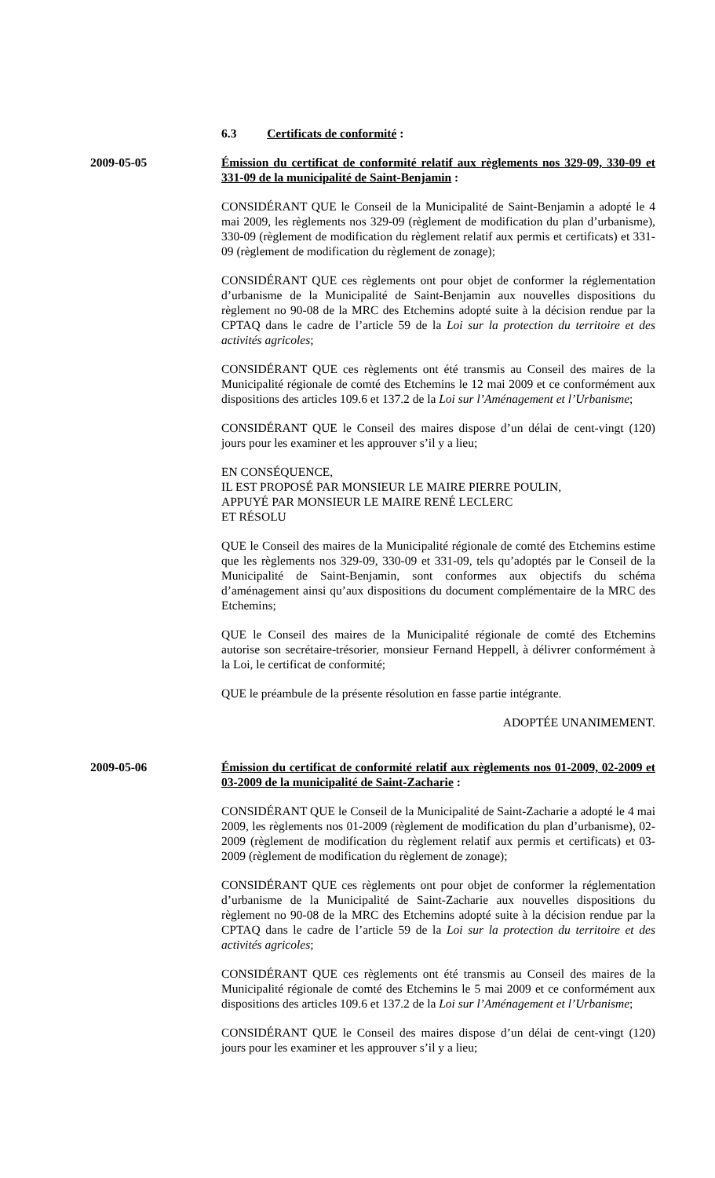6.3 Certificats de conformité :
2009-05-05 Émission du certificat de conformité relatif aux règlements nos 329-09, 330-09 et 331-09 de la municipalité de Saint-Benjamin :
CONSIDÉRANT QUE le Conseil de la Municipalité de Saint-Benjamin a adopté le 4 mai 2009, les règlements nos 329-09 (règlement de modification du plan d’urbanisme), 330-09 (règlement de modification du règlement relatif aux permis et certificats) et 331-09 (règlement de modification du règlement de zonage);
CONSIDÉRANT QUE ces règlements ont pour objet de conformer la réglementation d’urbanisme de la Municipalité de Saint-Benjamin aux nouvelles dispositions du règlement no 90-08 de la MRC des Etchemins adopté suite à la décision rendue par la CPTAQ dans le cadre de l’article 59 de la Loi sur la protection du territoire et des activités agricoles;
CONSIDÉRANT QUE ces règlements ont été transmis au Conseil des maires de la Municipalité régionale de comté des Etchemins le 12 mai 2009 et ce conformément aux dispositions des articles 109.6 et 137.2 de la Loi sur l’Aménagement et l’Urbanisme;
CONSIDÉRANT QUE le Conseil des maires dispose d’un délai de cent-vingt (120) jours pour les examiner et les approuver s’il y a lieu;
EN CONSÉQUENCE,
IL EST PROPOSÉ PAR MONSIEUR LE MAIRE PIERRE POULIN,
APPUYÉ PAR MONSIEUR LE MAIRE RENÉ LECLERC
ET RÉSOLU
QUE le Conseil des maires de la Municipalité régionale de comté des Etchemins estime que les règlements nos 329-09, 330-09 et 331-09, tels qu’adoptés par le Conseil de la Municipalité de Saint-Benjamin, sont conformes aux objectifs du schéma d’aménagement ainsi qu’aux dispositions du document complémentaire de la MRC des Etchemins;
QUE le Conseil des maires de la Municipalité régionale de comté des Etchemins autorise son secrétaire-trésorier, monsieur Fernand Heppell, à délivrer conformément à la Loi, le certificat de conformité;
QUE le préambule de la présente résolution en fasse partie intégrante.
ADOPTÉE UNANIMEMENT.
2009-05-06 Émission du certificat de conformité relatif aux règlements nos 01-2009, 02-2009 et 03-2009 de la municipalité de Saint-Zacharie :
CONSIDÉRANT QUE le Conseil de la Municipalité de Saint-Zacharie a adopté le 4 mai 2009, les règlements nos 01-2009 (règlement de modification du plan d’urbanisme), 02-2009 (règlement de modification du règlement relatif aux permis et certificats) et 03-2009 (règlement de modification du règlement de zonage);
CONSIDÉRANT QUE ces règlements ont pour objet de conformer la réglementation d’urbanisme de la Municipalité de Saint-Zacharie aux nouvelles dispositions du règlement no 90-08 de la MRC des Etchemins adopté suite à la décision rendue par la CPTAQ dans le cadre de l’article 59 de la Loi sur la protection du territoire et des activités agricoles;
CONSIDÉRANT QUE ces règlements ont été transmis au Conseil des maires de la Municipalité régionale de comté des Etchemins le 5 mai 2009 et ce conformément aux dispositions des articles 109.6 et 137.2 de la Loi sur l’Aménagement et l’Urbanisme;
CONSIDÉRANT QUE le Conseil des maires dispose d’un délai de cent-vingt (120) jours pour les examiner et les approuver s’il y a lieu;